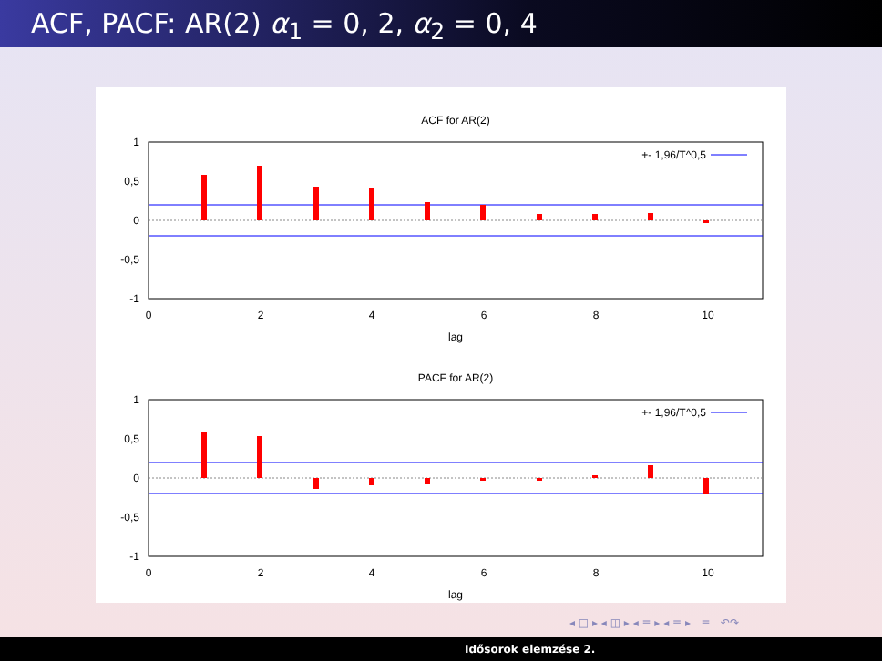ACF, PACF: AR(2) α<sub>1</sub> = 0, 2, α<sub>2</sub> = 0, 4
ACF for AR(2)
1
0,5
0
-0,5
-1
+- 1,96/T^0,5
0
2
4
6
8
10
lag
PACF for AR(2)
1
0,5
0
-0,5
-1
+- 1,96/T^0,5
0
2
4
6
8
10
lag
◂ □ ▸ ◂ ◫ ▸ ◂ ≡ ▸ ◂ ≡ ▸ ≡ ↶↷
Idősorok elemzése 2.